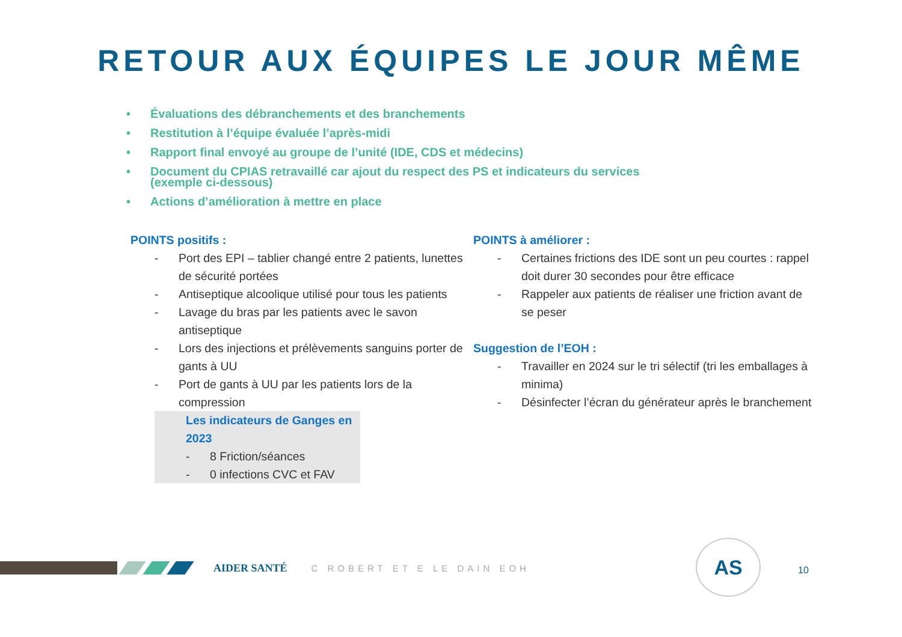RETOUR AUX ÉQUIPES LE JOUR MÊME
• Évaluations des débranchements et des branchements
• Restitution à l’équipe évaluée l’après-midi
• Rapport final envoyé au groupe de l’unité (IDE, CDS et médecins)
• Document du CPIAS retravaillé car ajout du respect des PS et indicateurs du services (exemple ci-dessous)
• Actions d’amélioration à mettre en place
POINTS positifs :
- Port des EPI – tablier changé entre 2 patients, lunettes de sécurité portées
- Antiseptique alcoolique utilisé pour tous les patients
- Lavage du bras par les patients avec le savon antiseptique
- Lors des injections et prélèvements sanguins porter de gants à UU
- Port de gants à UU par les patients lors de la compression
Les indicateurs de Ganges en 2023
- 8 Friction/séances
- 0 infections CVC et FAV
POINTS à améliorer :
- Certaines frictions des IDE sont un peu courtes : rappel doit durer 30 secondes pour être efficace
- Rappeler aux patients de réaliser une friction avant de se peser
Suggestion de l’EOH :
- Travailler en 2024 sur le tri sélectif (tri les emballages à minima)
- Désinfecter l’écran du générateur après le branchement
AIDER SANTÉ
C ROBERT ET E LE DAIN EOH
AS
10